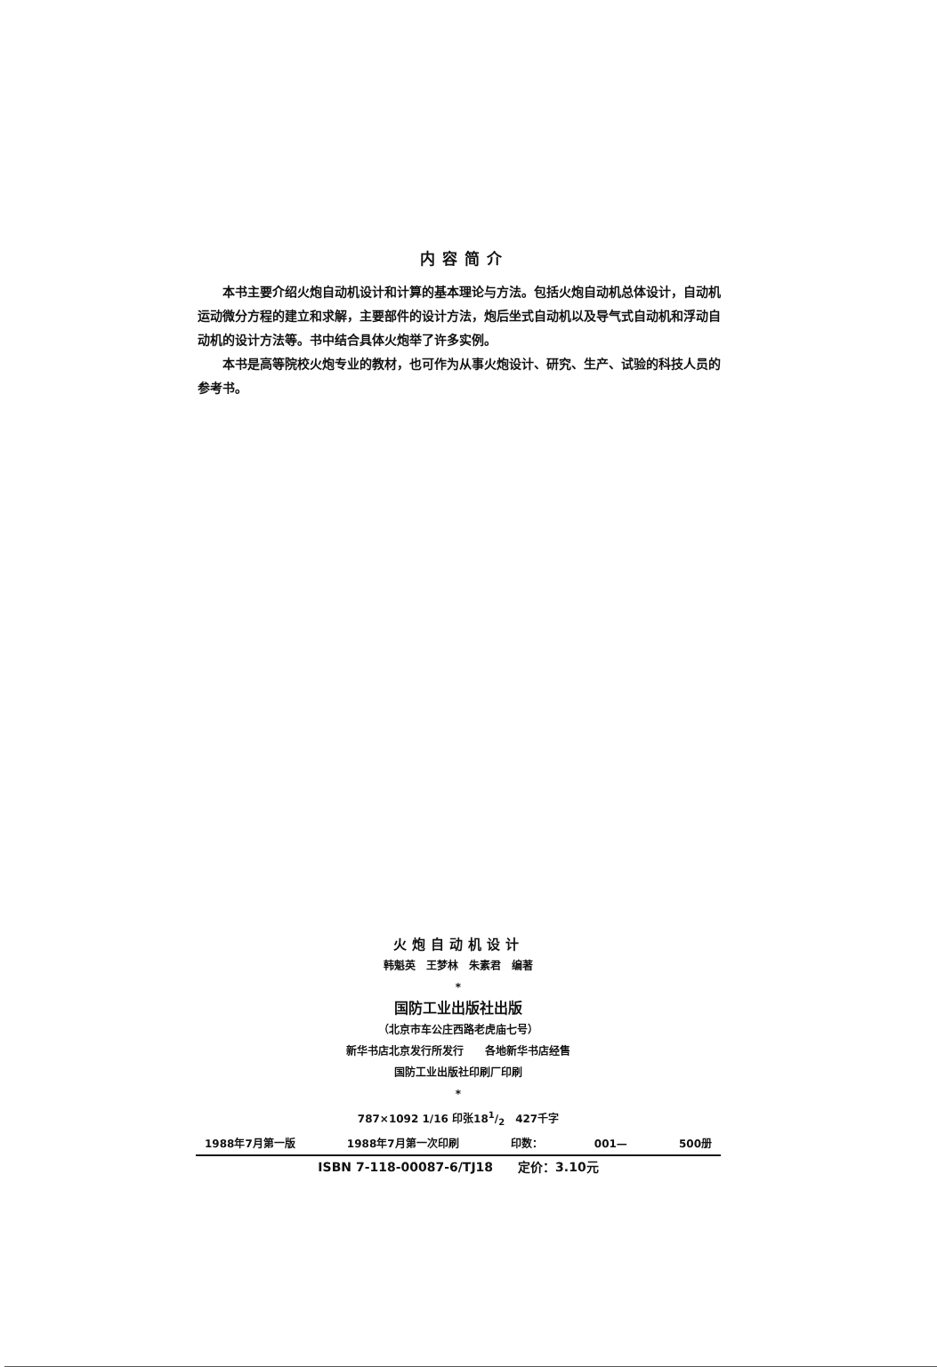内容简介
本书主要介绍火炮自动机设计和计算的基本理论与方法。包括火炮自动机总体设计，自动机运动微分方程的建立和求解，主要部件的设计方法，炮后坐式自动机以及导气式自动机和浮动自动机的设计方法等。书中结合具体火炮举了许多实例。
本书是高等院校火炮专业的教材，也可作为从事火炮设计、研究、生产、试验的科技人员的参考书。
火炮自动机设计
韩魁英　王梦林　朱素君　编著
*
国防工业出版社出版
（北京市车公庄西路老虎庙七号）
新华书店北京发行所发行　　各地新华书店经售
国防工业出版社印刷厂印刷
*
787×1092 1/16 印张181/2　427千字
1988年7月第一版 1988年7月第一次印刷 印数： 001— 500册
ISBN 7-118-00087-6/TJ18　　定价：3.10元